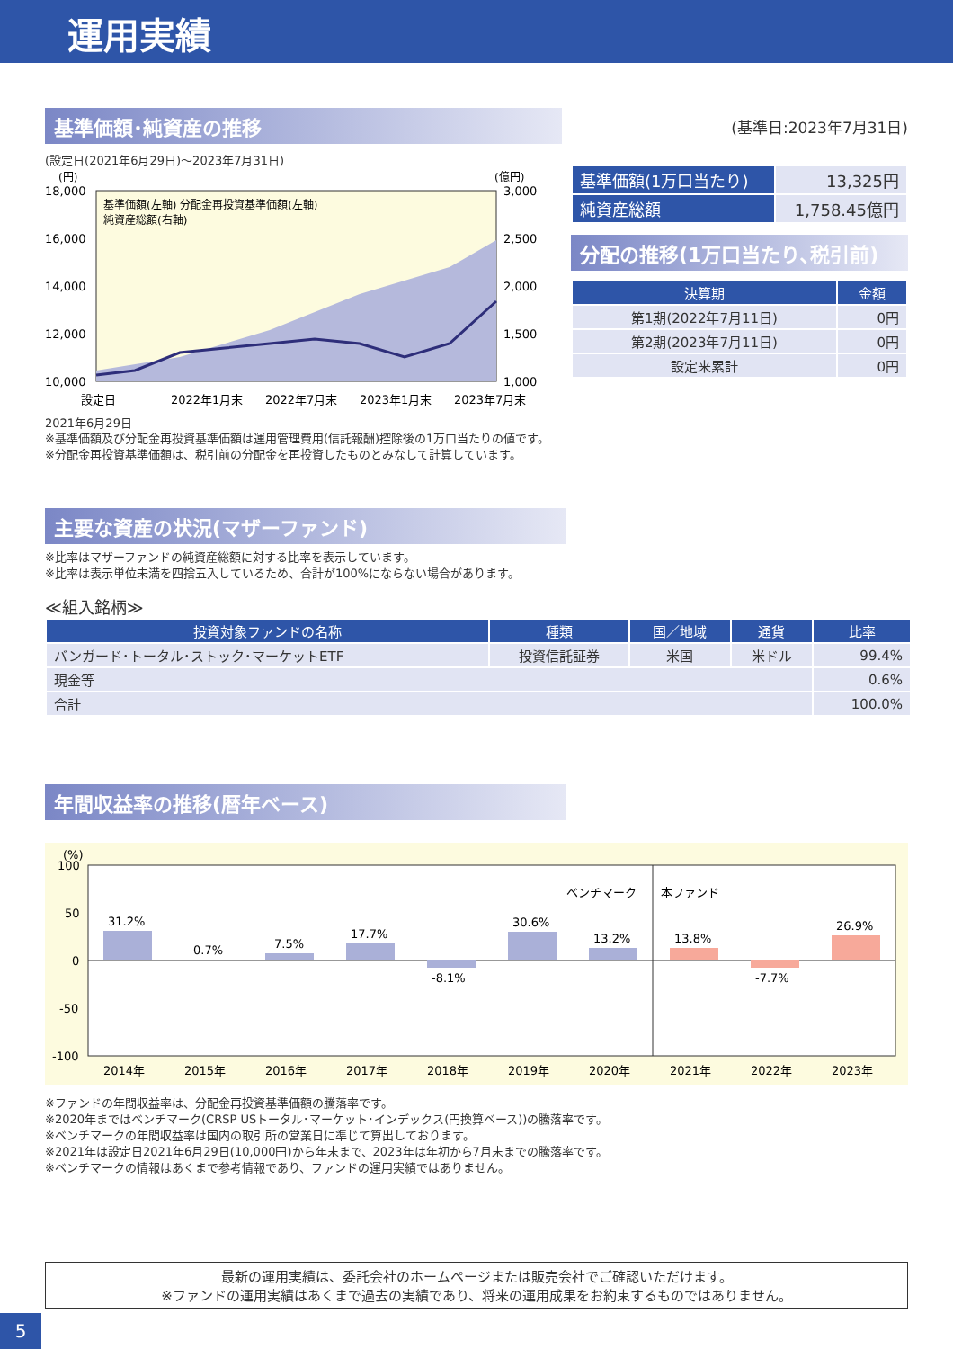運用実績
基準価額･純資産の推移
(設定日(2021年6月29日)～2023年7月31日)
(円)
(億円)
18,000
16,000
14,000
12,000
10,000
3,000
2,500
2,000
1,500
1,000
基準価額(左軸) 分配金再投資基準価額(左軸)
純資産総額(右軸)
設定日
2022年1月末
2022年7月末
2023年1月末
2023年7月末
2021年6月29日
※基準価額及び分配金再投資基準価額は運用管理費用(信託報酬)控除後の1万口当たりの値です。
※分配金再投資基準価額は、税引前の分配金を再投資したものとみなして計算しています。
(基準日:2023年7月31日)
| 基準価額(1万口当たり) | 13,325円 |
| 純資産総額 | 1,758.45億円 |
分配の推移(1万口当たり､税引前)
| 決算期 | 金額 |
| --- | --- |
| 第1期(2022年7月11日) | 0円 |
| 第2期(2023年7月11日) | 0円 |
| 設定来累計 | 0円 |
主要な資産の状況(マザーファンド)
※比率はマザーファンドの純資産総額に対する比率を表示しています。
※比率は表示単位未満を四捨五入しているため、合計が100%にならない場合があります。
≪組入銘柄≫
| 投資対象ファンドの名称 | 種類 | 国／地域 | 通貨 | 比率 |
| --- | --- | --- | --- | --- |
| バンガード･トータル･ストック･マーケットETF | 投資信託証券 | 米国 | 米ドル | 99.4% |
| 現金等 | | | | 0.6% |
| 合計 | | | | 100.0% |
年間収益率の推移(暦年ベース)
(%)
100
50
0
-50
-100
ベンチマーク
本ファンド
31.2%
0.7%
7.5%
17.7%
-8.1%
30.6%
13.2%
13.8%
-7.7%
26.9%
2014年
2015年
2016年
2017年
2018年
2019年
2020年
2021年
2022年
2023年
※ファンドの年間収益率は、分配金再投資基準価額の騰落率です。
※2020年まではベンチマーク(CRSP USトータル･マーケット･インデックス(円換算ベース))の騰落率です。
※ベンチマークの年間収益率は国内の取引所の営業日に準じて算出しております。
※2021年は設定日2021年6月29日(10,000円)から年末まで、2023年は年初から7月末までの騰落率です。
※ベンチマークの情報はあくまで参考情報であり、ファンドの運用実績ではありません。
最新の運用実績は、委託会社のホームページまたは販売会社でご確認いただけます。
※ファンドの運用実績はあくまで過去の実績であり、将来の運用成果をお約束するものではありません。
5